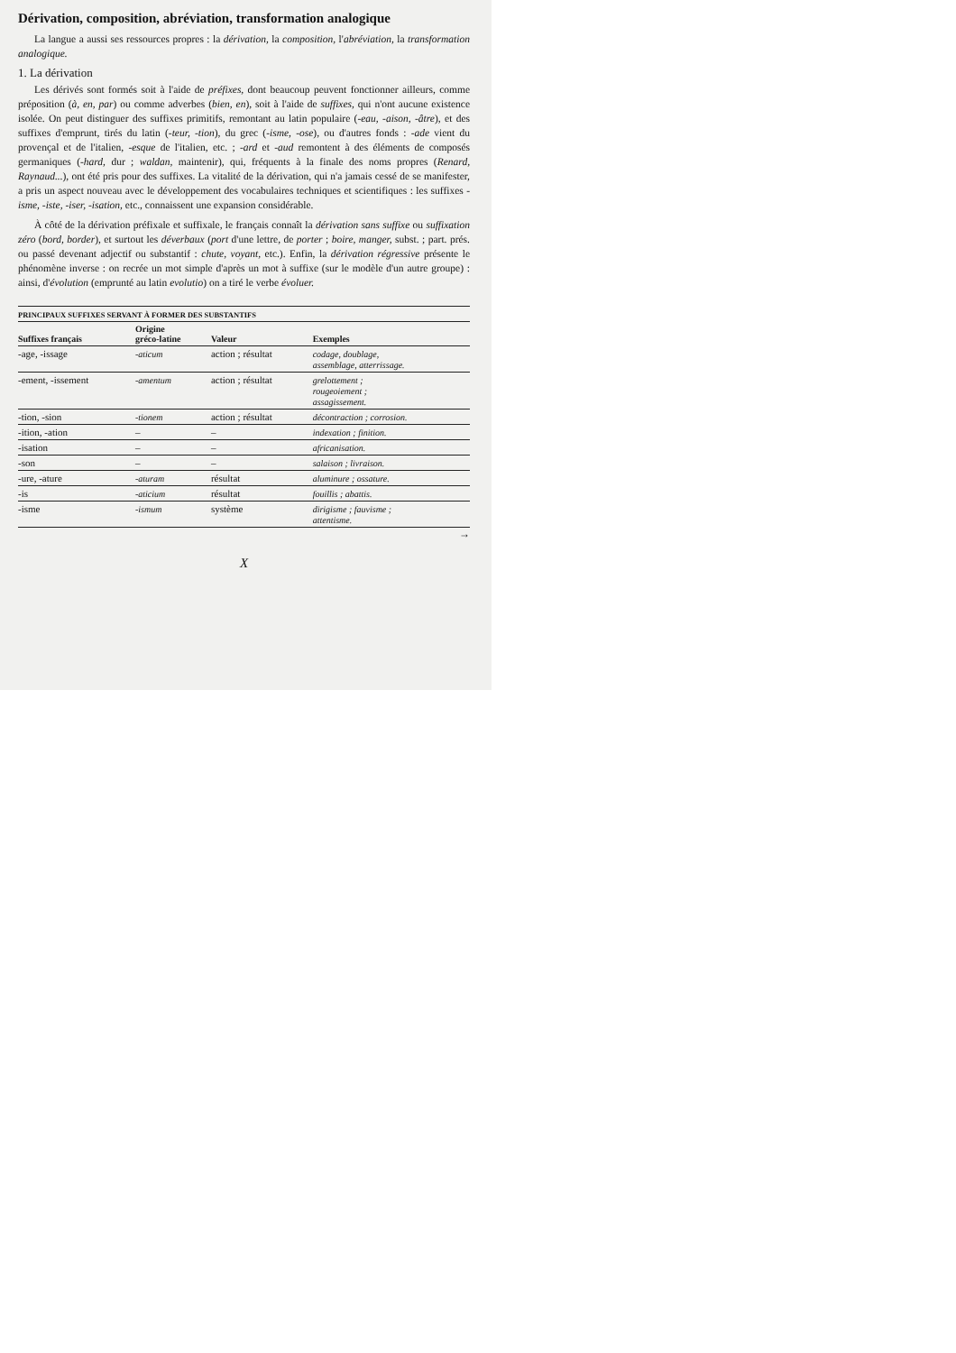Dérivation, composition, abréviation, transformation analogique
La langue a aussi ses ressources propres : la dérivation, la composition, l'abréviation, la transformation analogique.
1. La dérivation
Les dérivés sont formés soit à l'aide de préfixes, dont beaucoup peuvent fonctionner ailleurs, comme préposition (à, en, par) ou comme adverbes (bien, en), soit à l'aide de suffixes, qui n'ont aucune existence isolée. On peut distinguer des suffixes primitifs, remontant au latin populaire (-eau, -aison, -âtre), et des suffixes d'emprunt, tirés du latin (-teur, -tion), du grec (-isme, -ose), ou d'autres fonds : -ade vient du provençal et de l'italien, -esque de l'italien, etc. ; -ard et -aud remontent à des éléments de composés germaniques (-hard, dur ; waldan, maintenir), qui, fréquents à la finale des noms propres (Renard, Raynaud...), ont été pris pour des suffixes. La vitalité de la dérivation, qui n'a jamais cessé de se manifester, a pris un aspect nouveau avec le développement des vocabulaires techniques et scientifiques : les suffixes -isme, -iste, -iser, -isation, etc., connaissent une expansion considérable.
À côté de la dérivation préfixale et suffixale, le français connaît la dérivation sans suffixe ou suffixation zéro (bord, border), et surtout les déverbaux (port d'une lettre, de porter ; boire, manger, subst. ; part. prés. ou passé devenant adjectif ou substantif : chute, voyant, etc.). Enfin, la dérivation régressive présente le phénomène inverse : on recrée un mot simple d'après un mot à suffixe (sur le modèle d'un autre groupe) : ainsi, d'évolution (emprunté au latin evolutio) on a tiré le verbe évoluer.
PRINCIPAUX SUFFIXES SERVANT À FORMER DES SUBSTANTIFS
| Suffixes français | Origine gréco-latine | Valeur | Exemples |
| --- | --- | --- | --- |
| -age, -issage | -aticum | action ; résultat | codage, doublage, assemblage, atterrissage. |
| -ement, -issement | -amentum | action ; résultat | grelottement ; rougeoiement ; assagissement. |
| -tion, -sion | -tionem | action ; résultat | décontraction ; corrosion. |
| -ition, -ation | – | – | indexation ; finition. |
| -isation | – | – | africanisation. |
| -son | – | – | salaison ; livraison. |
| -ure, -ature | -aturam | résultat | aluminure ; ossature. |
| -is | -aticium | résultat | fouillis ; abattis. |
| -isme | -ismum | système | dirigisme ; fauvisme ; attentisme. |
→
X